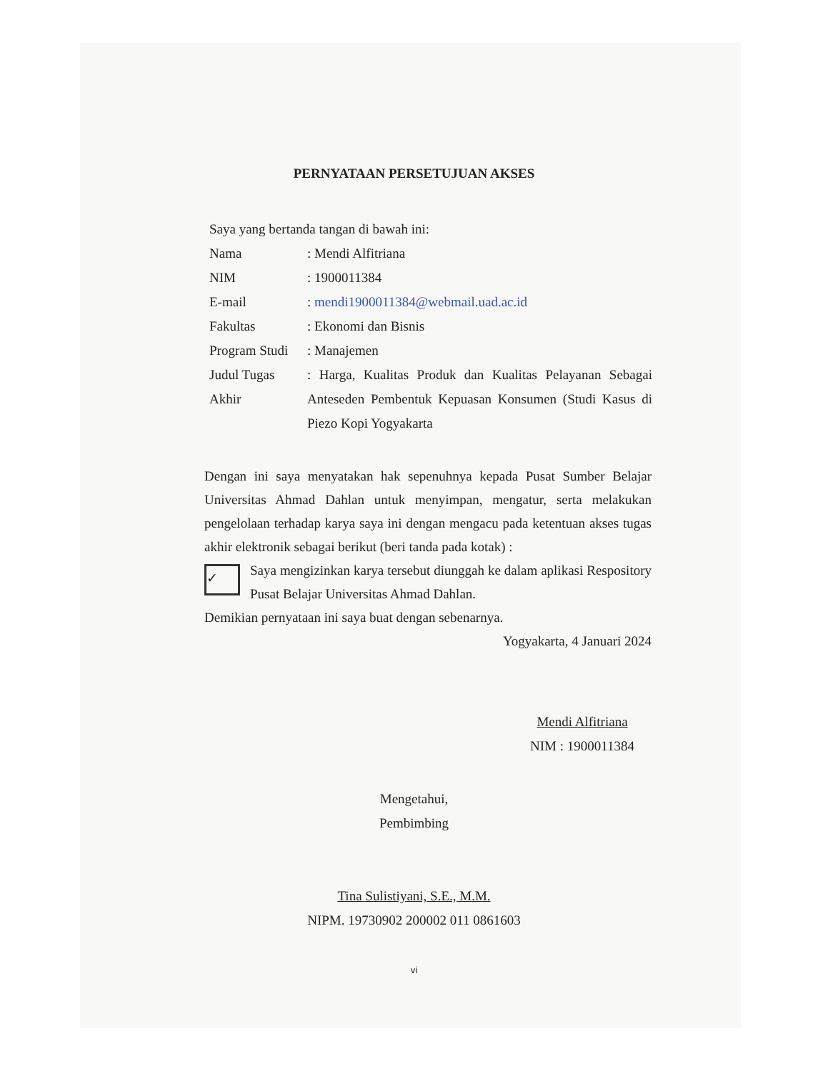PERNYATAAN PERSETUJUAN AKSES
Saya yang bertanda tangan di bawah ini:
Nama: Mendi Alfitriana
NIM: 1900011384
E-mail: mendi1900011384@webmail.uad.ac.id
Fakultas: Ekonomi dan Bisnis
Program Studi: Manajemen
Judul Tugas Akhir: Harga, Kualitas Produk dan Kualitas Pelayanan Sebagai Anteseden Pembentuk Kepuasan Konsumen (Studi Kasus di Piezo Kopi Yogyakarta
Dengan ini saya menyatakan hak sepenuhnya kepada Pusat Sumber Belajar Universitas Ahmad Dahlan untuk menyimpan, mengatur, serta melakukan pengelolaan terhadap karya saya ini dengan mengacu pada ketentuan akses tugas akhir elektronik sebagai berikut (beri tanda pada kotak) :
✓
Saya mengizinkan karya tersebut diunggah ke dalam aplikasi Respository Pusat Belajar Universitas Ahmad Dahlan.
Demikian pernyataan ini saya buat dengan sebenarnya.
Yogyakarta, 4 Januari 2024
Mendi Alfitriana
NIM : 1900011384
Mengetahui,
Pembimbing
Tina Sulistiyani, S.E., M.M.
NIPM. 19730902 200002 011 0861603
vi